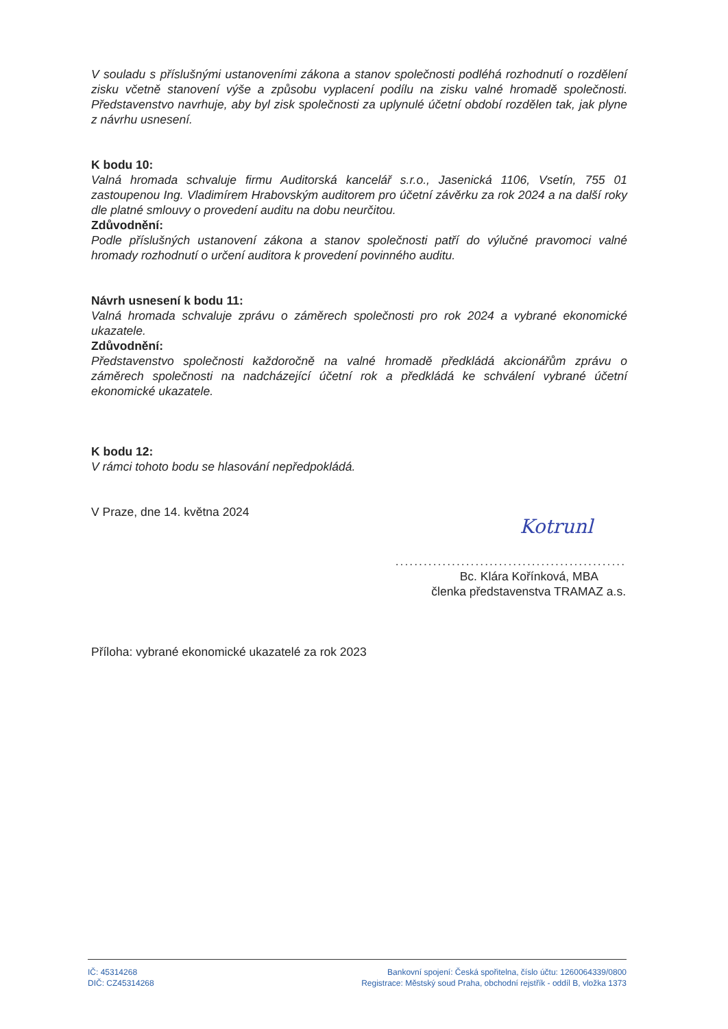V souladu s příslušnými ustanoveními zákona a stanov společnosti podléhá rozhodnutí o rozdělení zisku včetně stanovení výše a způsobu vyplacení podílu na zisku valné hromadě společnosti. Představenstvo navrhuje, aby byl zisk společnosti za uplynulé účetní období rozdělen tak, jak plyne z návrhu usnesení.
K bodu 10:
Valná hromada schvaluje firmu Auditorská kancelář s.r.o., Jasenická 1106, Vsetín, 755 01 zastoupenou Ing. Vladimírem Hrabovským auditorem pro účetní závěrku za rok 2024 a na další roky dle platné smlouvy o provedení auditu na dobu neurčitou.
Zdůvodnění:
Podle příslušných ustanovení zákona a stanov společnosti patří do výlučné pravomoci valné hromady rozhodnutí o určení auditora k provedení povinného auditu.
Návrh usnesení k bodu 11:
Valná hromada schvaluje zprávu o záměrech společnosti pro rok 2024 a vybrané ekonomické ukazatele.
Zdůvodnění:
Představenstvo společnosti každoročně na valné hromadě předkládá akcionářům zprávu o záměrech společnosti na nadcházející účetní rok a předkládá ke schválení vybrané účetní ekonomické ukazatele.
K bodu 12:
V rámci tohoto bodu se hlasování nepředpokládá.
V Praze, dne 14. května 2024
Kotrunl
.................................................
Bc. Klára Kořínková, MBA
členka představenstva TRAMAZ a.s.
Příloha: vybrané ekonomické ukazatelé za rok 2023
IČ: 45314268
DIČ: CZ45314268
Bankovní spojení: Česká spořitelna, číslo účtu: 1260064339/0800
Registrace: Městský soud Praha, obchodní rejstřík - oddíl B, vložka 1373